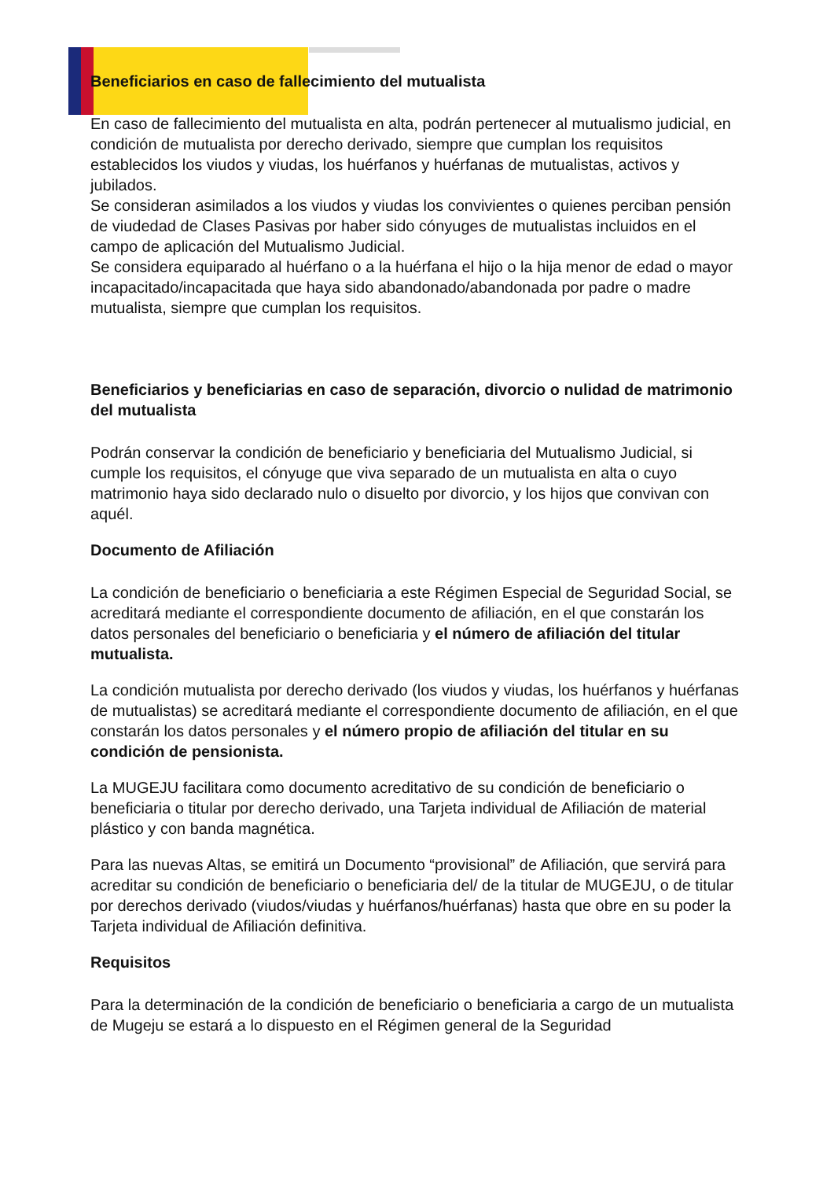Beneficiarios en caso de fallecimiento del mutualista
En caso de fallecimiento del mutualista en alta, podrán pertenecer al mutualismo judicial, en condición de mutualista por derecho derivado, siempre que cumplan los requisitos establecidos los viudos y viudas, los huérfanos y huérfanas de mutualistas, activos y jubilados.
Se consideran asimilados a los viudos y viudas los convivientes o quienes perciban pensión de viudedad de Clases Pasivas por haber sido cónyuges de mutualistas incluidos en el campo de aplicación del Mutualismo Judicial.
Se considera equiparado al huérfano o a la huérfana el hijo o la hija menor de edad o mayor incapacitado/incapacitada que haya sido abandonado/abandonada por padre o madre mutualista, siempre que cumplan los requisitos.
Beneficiarios y beneficiarias en caso de separación, divorcio o nulidad de matrimonio del mutualista
Podrán conservar la condición de beneficiario y beneficiaria del Mutualismo Judicial, si cumple los requisitos, el cónyuge que viva separado de un mutualista en alta o cuyo matrimonio haya sido declarado nulo o disuelto por divorcio, y los hijos que convivan con aquél.
Documento de Afiliación
La condición de beneficiario o beneficiaria a este Régimen Especial de Seguridad Social, se acreditará mediante el correspondiente documento de afiliación, en el que constarán los datos personales del beneficiario o beneficiaria y el número de afiliación del titular mutualista.
La condición mutualista por derecho derivado (los viudos y viudas, los huérfanos y huérfanas de mutualistas) se acreditará mediante el correspondiente documento de afiliación, en el que constarán los datos personales y el número propio de afiliación del titular en su condición de pensionista.
La MUGEJU facilitara como documento acreditativo de su condición de beneficiario o beneficiaria o titular por derecho derivado, una Tarjeta individual de Afiliación de material plástico y con banda magnética.
Para las nuevas Altas, se emitirá un Documento “provisional” de Afiliación, que servirá para acreditar su condición de beneficiario o beneficiaria del/ de la titular de MUGEJU, o de titular por derechos derivado (viudos/viudas y huérfanos/huérfanas) hasta que obre en su poder la Tarjeta individual de Afiliación definitiva.
Requisitos
Para la determinación de la condición de beneficiario o beneficiaria a cargo de un mutualista de Mugeju se estará a lo dispuesto en el Régimen general de la Seguridad